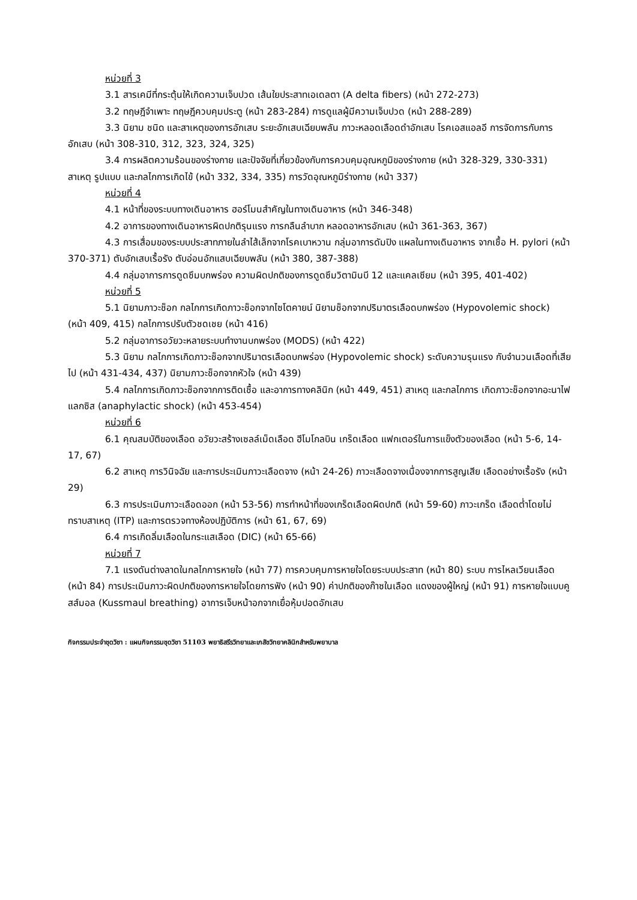หน่วยที่ 3
3.1 สารเคมีที่กระตุ้นให้เกิดความเจ็บปวด เส้นใยประสาทเอเดลตา (A delta fibers) (หน้า 272-273)
3.2 ทฤษฎีจำเพาะ ทฤษฎีควบคุมประตู (หน้า 283-284) การดูแลผู้มีความเจ็บปวด (หน้า 288-289)
3.3 นิยาม ชนิด และสาเหตุของการอักเสบ ระยะอักเสบเฉียบพลัน ภาวะหลอดเลือดดำอักเสบ โรคเอสแอลอี การจัดการกับการอักเสบ (หน้า 308-310, 312, 323, 324, 325)
3.4 การผลิตความร้อนของร่างกาย และปัจจัยที่เกี่ยวข้องกับการควบคุมอุณหภูมิของร่างกาย (หน้า 328-329, 330-331) สาเหตุ รูปแบบ และกลไกการเกิดไข้ (หน้า 332, 334, 335) การวัดอุณหภูมิร่างกาย (หน้า 337)
หน่วยที่ 4
4.1 หน้าที่ของระบบทางเดินอาหาร ฮอร์โมนสำคัญในทางเดินอาหาร (หน้า 346-348)
4.2 อาการของทางเดินอาหารผิดปกติรุนแรง การกลืนลำบาก หลอดอาหารอักเสบ (หน้า 361-363, 367)
4.3 การเสื่อมของระบบประสาทภายในลำไส้เล็กจากโรคเบาหวาน กลุ่มอาการดัมปิง แผลในทางเดินอาหาร จากเชื้อ H. pylori (หน้า 370-371) ตับอักเสบเรื้อรัง ตับอ่อนอักแสบเฉียบพลัน (หน้า 380, 387-388)
4.4 กลุ่มอาการการดูดซึมบกพร่อง ความผิดปกติของการดูดซึมวิตามินบี 12 และแคลเซียม (หน้า 395, 401-402)
หน่วยที่ 5
5.1 นิยามภาวะช็อก กลไกการเกิดภาวะช็อกจากไซโตคายน์ นิยามช็อกจากปริมาตรเลือดบกพร่อง (Hypovolemic shock) (หน้า 409, 415) กลไกการปรับตัวชดเชย (หน้า 416)
5.2 กลุ่มอาการอวัยวะหลายระบบทำงานบกพร่อง (MODS) (หน้า 422)
5.3 นิยาม กลไกการเกิดภาวะช็อกจากปริมาตรเลือดบกพร่อง (Hypovolemic shock) ระดับความรุนแรง กับจำนวนเลือดที่เสียไป (หน้า 431-434, 437) นิยามภาวะช็อกจากหัวใจ (หน้า 439)
5.4 กลไกการเกิดภาวะช็อกจากการติดเชื้อ และอาการทางคลินิก (หน้า 449, 451) สาเหตุ และกลไกการ เกิดภาวะช็อกจากอะนาไฟแลกซิส (anaphylactic shock) (หน้า 453-454)
หน่วยที่ 6
6.1 คุณสมบัติของเลือด อวัยวะสร้างเซลล์เม็ดเลือด ฮีโมโกลบิน เกร็ดเลือด แฟกเตอร์ในการแข็งตัวของเลือด (หน้า 5-6, 14-17, 67)
6.2 สาเหตุ การวินิจฉัย และการประเมินภาวะเลือดจาง (หน้า 24-26) ภาวะเลือดจางเนื่องจากการสูญเสีย เลือดอย่างเรื้อรัง (หน้า 29)
6.3 การประเมินภาวะเลือดออก (หน้า 53-56) การทำหน้าที่ของเกร็ดเลือดผิดปกติ (หน้า 59-60) ภาวะเกร็ด เลือดต่ำโดยไม่ทราบสาเหตุ (ITP) และการตรวจทางห้องปฏิบัติการ (หน้า 61, 67, 69)
6.4 การเกิดลิ่มเลือดในกระแสเลือด (DIC) (หน้า 65-66)
หน่วยที่ 7
7.1 แรงดันต่างลาดในกลไกการหายใจ (หน้า 77) การควบคุมการหายใจโดยระบบประสาท (หน้า 80) ระบบ การไหลเวียนเลือด (หน้า 84) การประเมินภาวะผิดปกติของการหายใจโดยการฟัง (หน้า 90) ค่าปกติของก๊าซในเลือด แดงของผู้ใหญ่ (หน้า 91) การหายใจแบบคูสส์มอล (Kussmaul breathing) อาการเจ็บหน้าอกจากเยื่อหุ้มปอดอักเสบ
กิจกรรมประจำชุดวิชา : แผนกิจกรรมชุดวิชา 51103 พยาธิสรีรวิทยาและเภสัชวิทยาคลินิกสำหรับพยาบาล